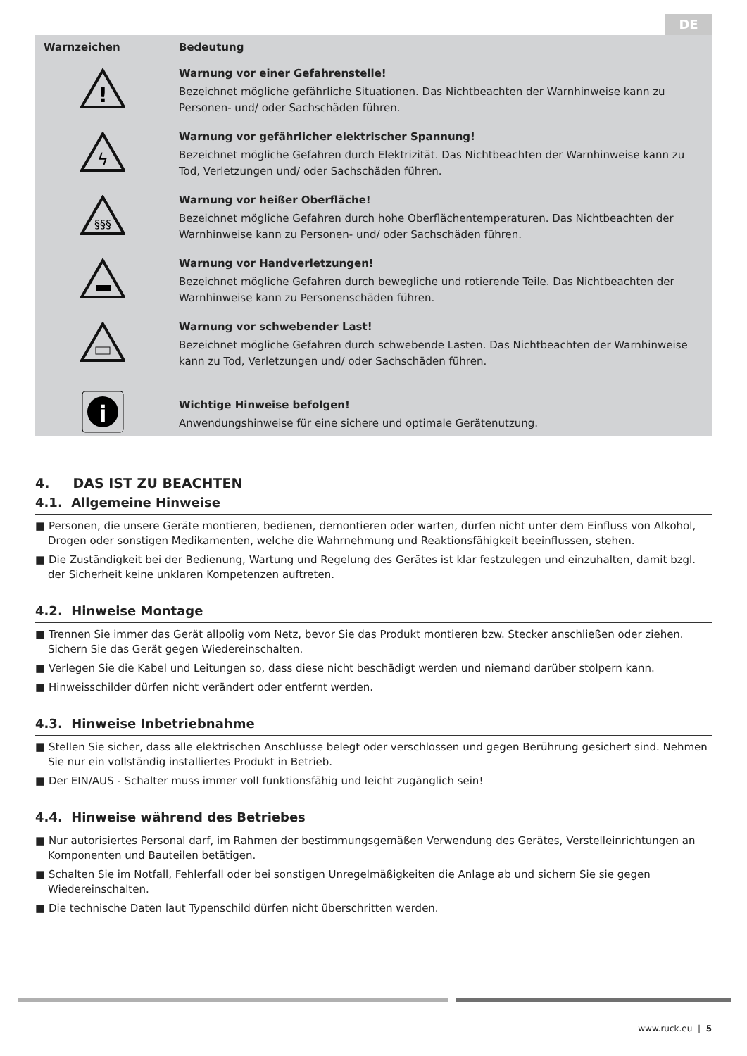DE
| Warnzeichen | Bedeutung |
| --- | --- |
| ! | Warnung vor einer Gefahrenstelle! Bezeichnet mögliche gefährliche Situationen. Das Nichtbeachten der Warnhinweise kann zu Personen- und/ oder Sachschäden führen. |
| ϟ | Warnung vor gefährlicher elektrischer Spannung! Bezeichnet mögliche Gefahren durch Elektrizität. Das Nichtbeachten der Warnhinweise kann zu Tod, Verletzungen und/ oder Sachschäden führen. |
| §§§ | Warnung vor heißer Oberfläche! Bezeichnet mögliche Gefahren durch hohe Oberflächentemperaturen. Das Nichtbeachten der Warnhinweise kann zu Personen- und/ oder Sachschäden führen. |
| | Warnung vor Handverletzungen! Bezeichnet mögliche Gefahren durch bewegliche und rotierende Teile. Das Nichtbeachten der Warnhinweise kann zu Personenschäden führen. |
| | Warnung vor schwebender Last! Bezeichnet mögliche Gefahren durch schwebende Lasten. Das Nichtbeachten der Warnhinweise kann zu Tod, Verletzungen und/ oder Sachschäden führen. |
| i | Wichtige Hinweise befolgen! Anwendungshinweise für eine sichere und optimale Gerätenutzung. |
4. DAS IST ZU BEACHTEN
4.1. Allgemeine Hinweise
■ Personen, die unsere Geräte montieren, bedienen, demontieren oder warten, dürfen nicht unter dem Einfluss von Alkohol, Drogen oder sonstigen Medikamenten, welche die Wahrnehmung und Reaktionsfähigkeit beeinflussen, stehen.
■ Die Zuständigkeit bei der Bedienung, Wartung und Regelung des Gerätes ist klar festzulegen und einzuhalten, damit bzgl. der Sicherheit keine unklaren Kompetenzen auftreten.
4.2. Hinweise Montage
■ Trennen Sie immer das Gerät allpolig vom Netz, bevor Sie das Produkt montieren bzw. Stecker anschließen oder ziehen. Sichern Sie das Gerät gegen Wiedereinschalten.
■ Verlegen Sie die Kabel und Leitungen so, dass diese nicht beschädigt werden und niemand darüber stolpern kann.
■ Hinweisschilder dürfen nicht verändert oder entfernt werden.
4.3. Hinweise Inbetriebnahme
■ Stellen Sie sicher, dass alle elektrischen Anschlüsse belegt oder verschlossen und gegen Berührung gesichert sind. Nehmen Sie nur ein vollständig installiertes Produkt in Betrieb.
■ Der EIN/AUS - Schalter muss immer voll funktionsfähig und leicht zugänglich sein!
4.4. Hinweise während des Betriebes
■ Nur autorisiertes Personal darf, im Rahmen der bestimmungsgemäßen Verwendung des Gerätes, Verstelleinrichtungen an Komponenten und Bauteilen betätigen.
■ Schalten Sie im Notfall, Fehlerfall oder bei sonstigen Unregelmäßigkeiten die Anlage ab und sichern Sie sie gegen Wiedereinschalten.
■ Die technische Daten laut Typenschild dürfen nicht überschritten werden.
www.ruck.eu | 5